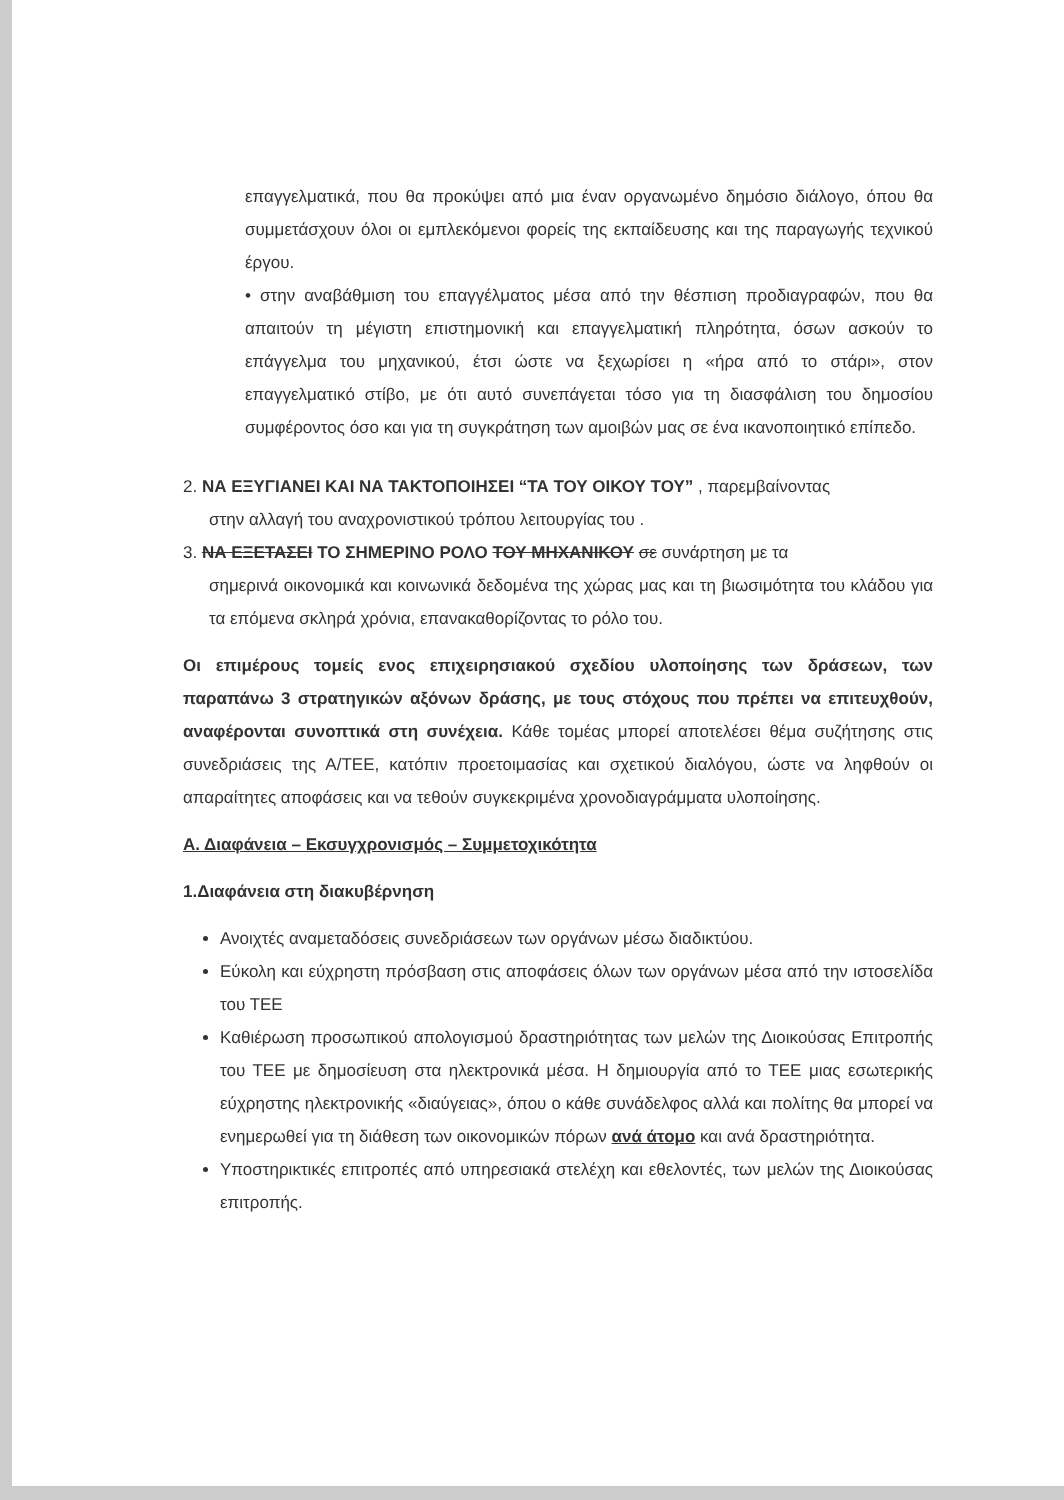επαγγελματικά, που θα προκύψει από μια έναν οργανωμένο δημόσιο διάλογο, όπου θα συμμετάσχουν όλοι οι εμπλεκόμενοι φορείς της εκπαίδευσης και της παραγωγής τεχνικού έργου.
• στην αναβάθμιση του επαγγέλματος μέσα από την θέσπιση προδιαγραφών, που θα απαιτούν τη μέγιστη επιστημονική και επαγγελματική πληρότητα, όσων ασκούν το επάγγελμα του μηχανικού, έτσι ώστε να ξεχωρίσει η «ήρα από το στάρι», στον επαγγελματικό στίβο, με ότι αυτό συνεπάγεται τόσο για τη διασφάλιση του δημοσίου συμφέροντος όσο και για τη συγκράτηση των αμοιβών μας σε ένα ικανοποιητικό επίπεδο.
2. ΝΑ ΕΞΥΓΙΑΝΕΙ ΚΑΙ ΝΑ ΤΑΚΤΟΠΟΙΗΣΕΙ “ΤΑ ΤΟΥ ΟΙΚΟΥ ΤΟΥ” , παρεμβαίνοντας
στην αλλαγή του αναχρονιστικού τρόπου λειτουργίας του .
3. ΝΑ ΕΞΕΤΑΣΕΙ ΤΟ ΣΗΜΕΡΙΝΟ ΡΟΛΟ ΤΟΥ ΜΗΧΑΝΙΚΟΥ σε συνάρτηση με τα
σημερινά οικονομικά και κοινωνικά δεδομένα της χώρας μας και τη βιωσιμότητα του κλάδου για τα επόμενα σκληρά χρόνια, επανακαθορίζοντας το ρόλο του.
Οι επιμέρους τομείς ενος επιχειρησιακού σχεδίου υλοποίησης των δράσεων, των παραπάνω 3 στρατηγικών αξόνων δράσης, με τους στόχους που πρέπει να επιτευχθούν, αναφέρονται συνοπτικά στη συνέχεια. Κάθε τομέας μπορεί αποτελέσει θέμα συζήτησης στις συνεδριάσεις της Α/ΤΕΕ, κατόπιν προετοιμασίας και σχετικού διαλόγου, ώστε να ληφθούν οι απαραίτητες αποφάσεις και να τεθούν συγκεκριμένα χρονοδιαγράμματα υλοποίησης.
Α. Διαφάνεια – Εκσυγχρονισμός – Συμμετοχικότητα
1.Διαφάνεια στη διακυβέρνηση
Ανοιχτές αναμεταδόσεις συνεδριάσεων των οργάνων μέσω διαδικτύου.
Εύκολη και εύχρηστη πρόσβαση στις αποφάσεις όλων των οργάνων μέσα από την ιστοσελίδα του ΤΕΕ
Καθιέρωση προσωπικού απολογισμού δραστηριότητας των μελών της Διοικούσας Επιτροπής του ΤΕΕ με δημοσίευση στα ηλεκτρονικά μέσα. Η δημιουργία από το ΤΕΕ μιας εσωτερικής εύχρηστης ηλεκτρονικής «διαύγειας», όπου ο κάθε συνάδελφος αλλά και πολίτης θα μπορεί να ενημερωθεί για τη διάθεση των οικονομικών πόρων ανά άτομο και ανά δραστηριότητα.
Υποστηρικτικές επιτροπές από υπηρεσιακά στελέχη και εθελοντές, των μελών της Διοικούσας επιτροπής.